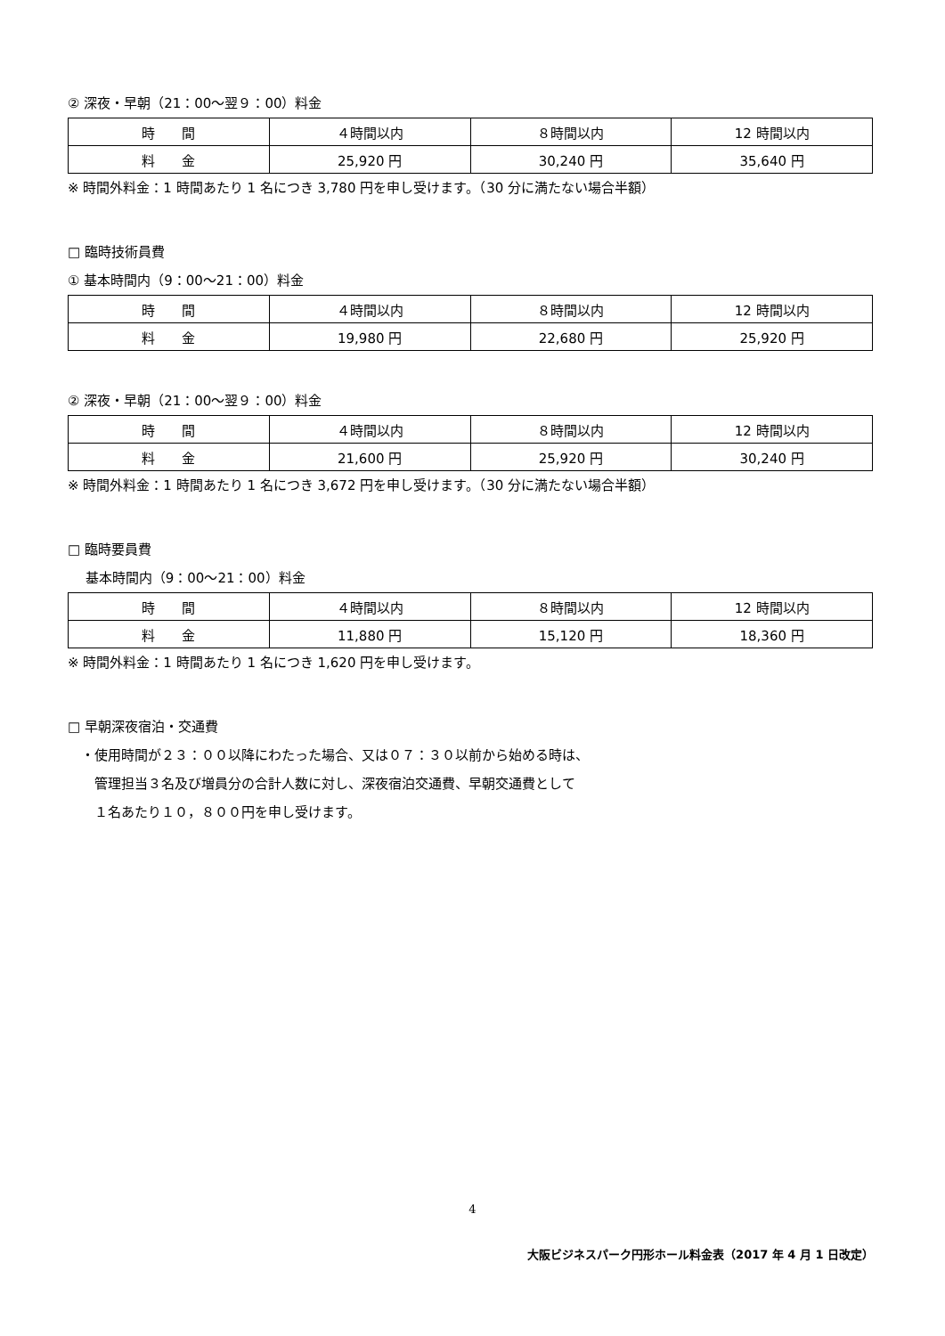② 深夜・早朝（21：00～翌９：00）料金
| 時 間 | ４時間以内 | ８時間以内 | 12 時間以内 |
| --- | --- | --- | --- |
| 料 金 | 25,920 円 | 30,240 円 | 35,640 円 |
※ 時間外料金：1 時間あたり 1 名につき 3,780 円を申し受けます。（30 分に満たない場合半額）
□ 臨時技術員費
① 基本時間内（9：00～21：00）料金
| 時 間 | ４時間以内 | ８時間以内 | 12 時間以内 |
| --- | --- | --- | --- |
| 料 金 | 19,980 円 | 22,680 円 | 25,920 円 |
② 深夜・早朝（21：00～翌９：00）料金
| 時 間 | ４時間以内 | ８時間以内 | 12 時間以内 |
| --- | --- | --- | --- |
| 料 金 | 21,600 円 | 25,920 円 | 30,240 円 |
※ 時間外料金：1 時間あたり 1 名につき 3,672 円を申し受けます。（30 分に満たない場合半額）
□ 臨時要員費
　 基本時間内（9：00～21：00）料金
| 時 間 | ４時間以内 | ８時間以内 | 12 時間以内 |
| --- | --- | --- | --- |
| 料 金 | 11,880 円 | 15,120 円 | 18,360 円 |
※ 時間外料金：1 時間あたり 1 名につき 1,620 円を申し受けます。
□ 早朝深夜宿泊・交通費
　・使用時間が２３：００以降にわたった場合、又は０７：３０以前から始める時は、
　　管理担当３名及び増員分の合計人数に対し、深夜宿泊交通費、早朝交通費として
　　１名あたり１０，８００円を申し受けます。
4
大阪ビジネスパーク円形ホール料金表（2017 年 4 月 1 日改定）